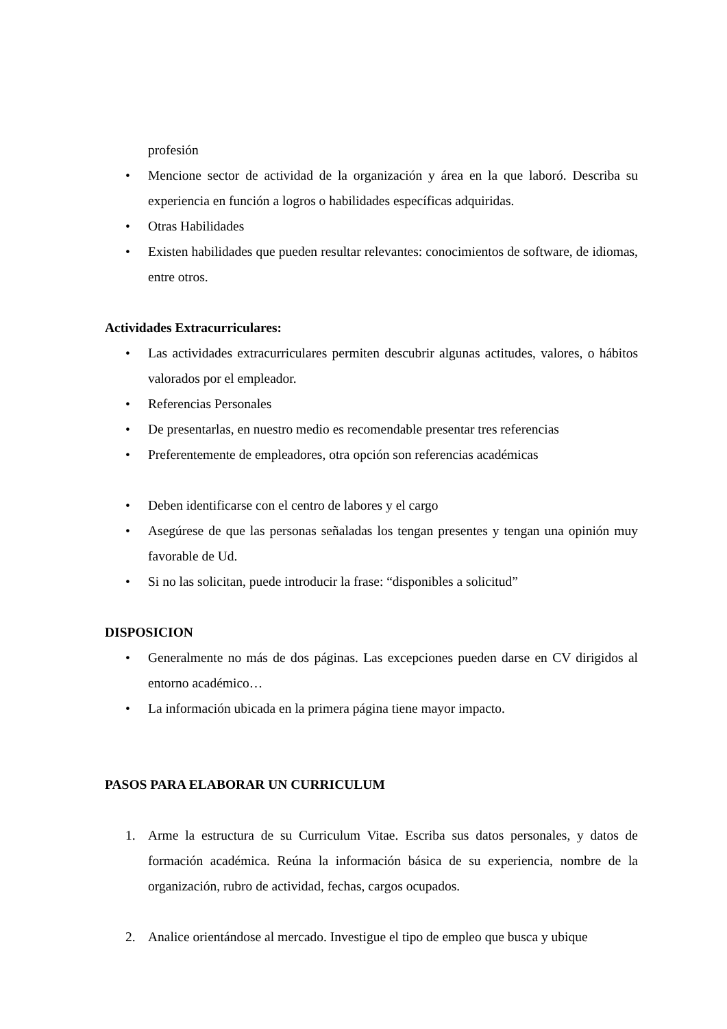profesión
• Mencione sector de actividad de la organización y área en la que laboró. Describa su experiencia en función a logros o habilidades específicas adquiridas.
• Otras Habilidades
• Existen habilidades que pueden resultar relevantes: conocimientos de software, de idiomas, entre otros.
Actividades Extracurriculares:
• Las actividades extracurriculares permiten descubrir algunas actitudes, valores, o hábitos valorados por el empleador.
• Referencias Personales
• De presentarlas, en nuestro medio es recomendable presentar tres referencias
• Preferentemente de empleadores, otra opción son referencias académicas
• Deben identificarse con el centro de labores y el cargo
• Asegúrese de que las personas señaladas los tengan presentes y tengan una opinión muy favorable de Ud.
• Si no las solicitan, puede introducir la frase: “disponibles a solicitud”
DISPOSICION
• Generalmente no más de dos páginas. Las excepciones pueden darse en CV dirigidos al entorno académico…
• La información ubicada en la primera página tiene mayor impacto.
PASOS PARA ELABORAR UN CURRICULUM
1. Arme la estructura de su Curriculum Vitae. Escriba sus datos personales, y datos de formación académica. Reúna la información básica de su experiencia, nombre de la organización, rubro de actividad, fechas, cargos ocupados.
2. Analice orientándose al mercado. Investigue el tipo de empleo que busca y ubique